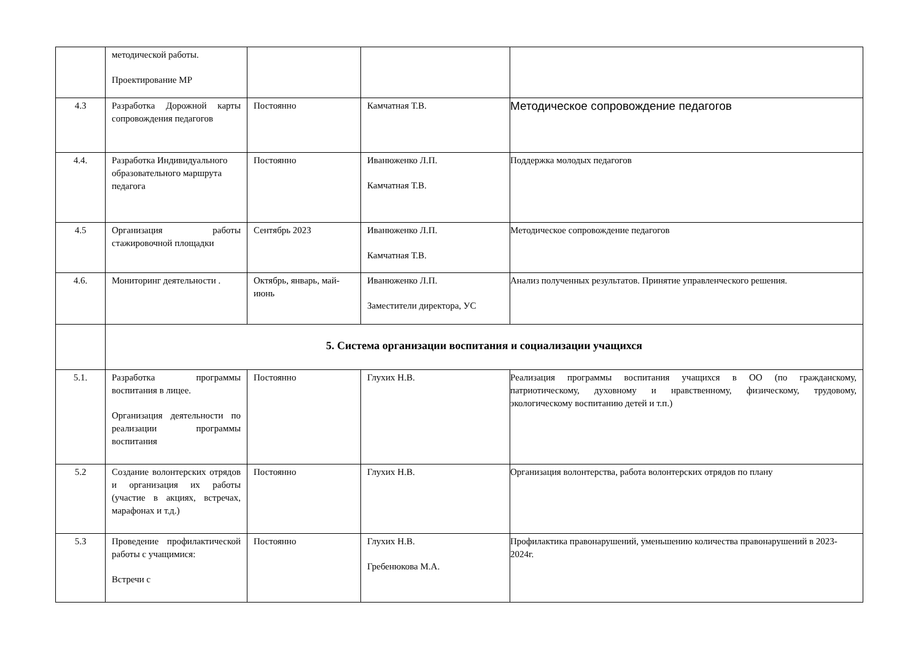| | методической работы. Проектирование МР | | | |
| 4.3 | Разработка Дорожной карты сопровождения педагогов | Постоянно | Камчатная Т.В. | Методическое сопровождение педагогов |
| 4.4. | Разработка Индивидуального образовательного маршрута педагога | Постоянно | Иванюженко Л.П. Камчатная Т.В. | Поддержка молодых педагогов |
| 4.5 | Организация работы стажировочной площадки | Сентябрь 2023 | Иванюженко Л.П. Камчатная Т.В. | Методическое сопровождение педагогов |
| 4.6. | Мониторинг деятельности . | Октябрь, январь, май-июнь | Иванюженко Л.П. Заместители директора, УС | Анализ полученных результатов. Принятие управленческого решения. |
| | 5. Система организации воспитания и социализации учащихся | | | |
| 5.1. | Разработка программы воспитания в лицее. Организация деятельности по реализации программы воспитания | Постоянно | Глухих Н.В. | Реализация программы воспитания учащихся в ОО (по гражданскому, патриотическому, духовному и нравственному, физическому, трудовому, экологическому воспитанию детей и т.п.) |
| 5.2 | Создание волонтерских отрядов и организация их работы (участие в акциях, встречах, марафонах и т.д.) | Постоянно | Глухих Н.В. | Организация волонтерства, работа волонтерских отрядов по плану |
| 5.3 | Проведение профилактической работы с учащимися: Встречи с | Постоянно | Глухих Н.В. Гребенюкова М.А. | Профилактика правонарушений, уменьшению количества правонарушений в 2023-2024г. |